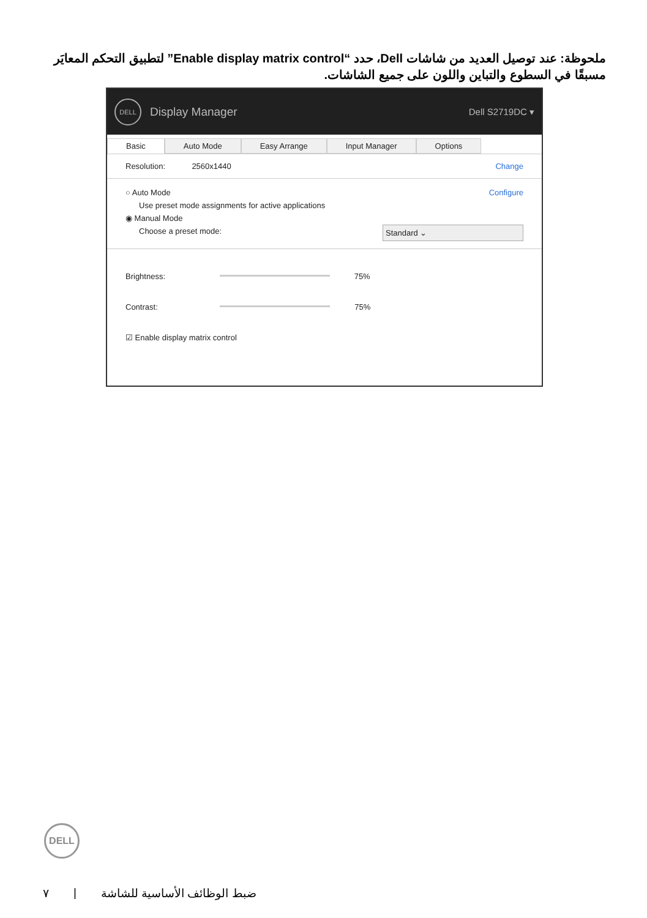ملحوظة: عند توصيل العديد من شاشات Dell، حدد “Enable display matrix control” لتطبيق التحكم المعايَر مسبقًا في السطوع والتباين واللون على جميع الشاشات.
DELL
Display Manager Dell S2719DC ▾
Basic Auto Mode Easy Arrange Input Manager Options
Resolution: 2560x1440 Change
○ Auto Mode Configure
Use preset mode assignments for active applications
◉ Manual Mode
Choose a preset mode: Standard ⌄
Brightness: 75%
Contrast: 75%
☑ Enable display matrix control
DELL
٧ | ضبط الوظائف الأساسية للشاشة